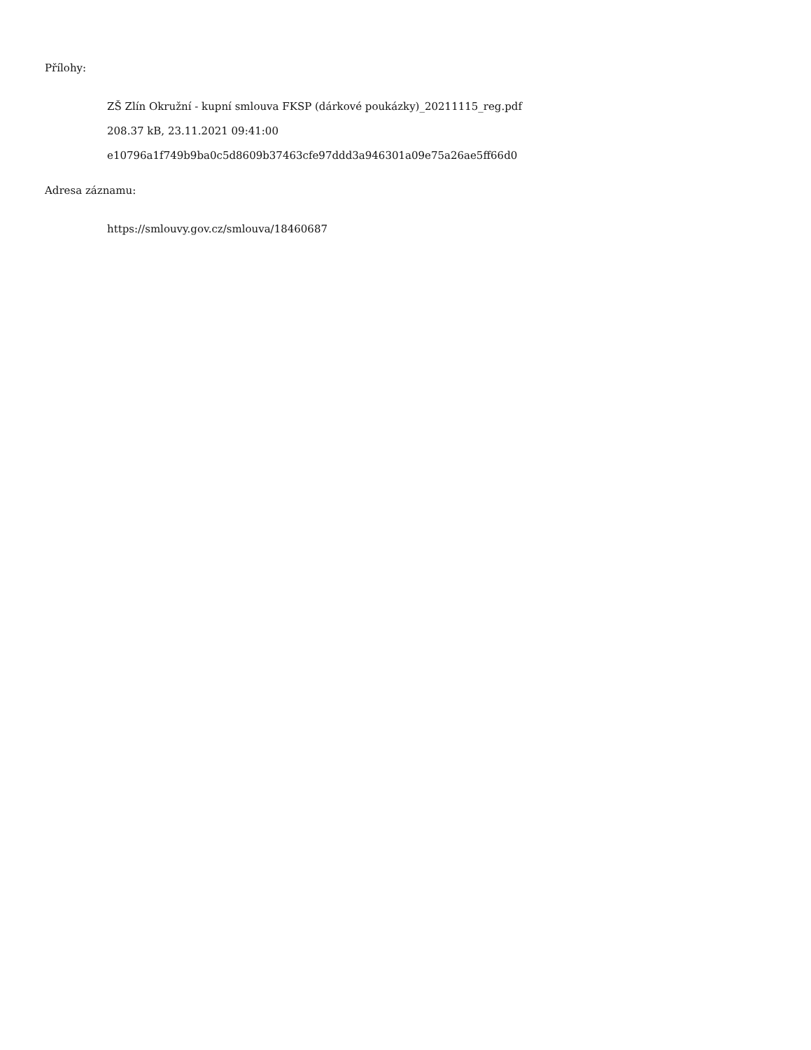Přílohy:
ZŠ Zlín Okružní - kupní smlouva FKSP (dárkové poukázky)_20211115_reg.pdf
208.37 kB, 23.11.2021 09:41:00
e10796a1f749b9ba0c5d8609b37463cfe97ddd3a946301a09e75a26ae5ff66d0
Adresa záznamu:
https://smlouvy.gov.cz/smlouva/18460687